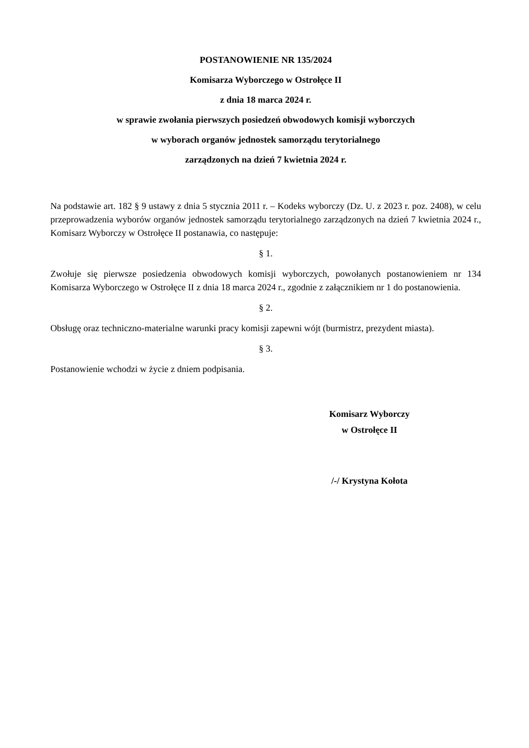POSTANOWIENIE NR 135/2024
Komisarza Wyborczego w Ostrołęce II
z dnia 18 marca 2024 r.
w sprawie zwołania pierwszych posiedzeń obwodowych komisji wyborczych
w wyborach organów jednostek samorządu terytorialnego
zarządzonych na dzień 7 kwietnia 2024 r.
Na podstawie art. 182 § 9 ustawy z dnia 5 stycznia 2011 r. – Kodeks wyborczy (Dz. U. z 2023 r. poz. 2408), w celu przeprowadzenia wyborów organów jednostek samorządu terytorialnego zarządzonych na dzień 7 kwietnia 2024 r., Komisarz Wyborczy w Ostrołęce II postanawia, co następuje:
§ 1.
Zwołuje się pierwsze posiedzenia obwodowych komisji wyborczych, powołanych postanowieniem nr 134 Komisarza Wyborczego w Ostrołęce II z dnia 18 marca 2024 r., zgodnie z załącznikiem nr 1 do postanowienia.
§ 2.
Obsługę oraz techniczno-materialne warunki pracy komisji zapewni wójt (burmistrz, prezydent miasta).
§ 3.
Postanowienie wchodzi w życie z dniem podpisania.
Komisarz Wyborczy
w Ostrołęce II
/-/ Krystyna Kołota